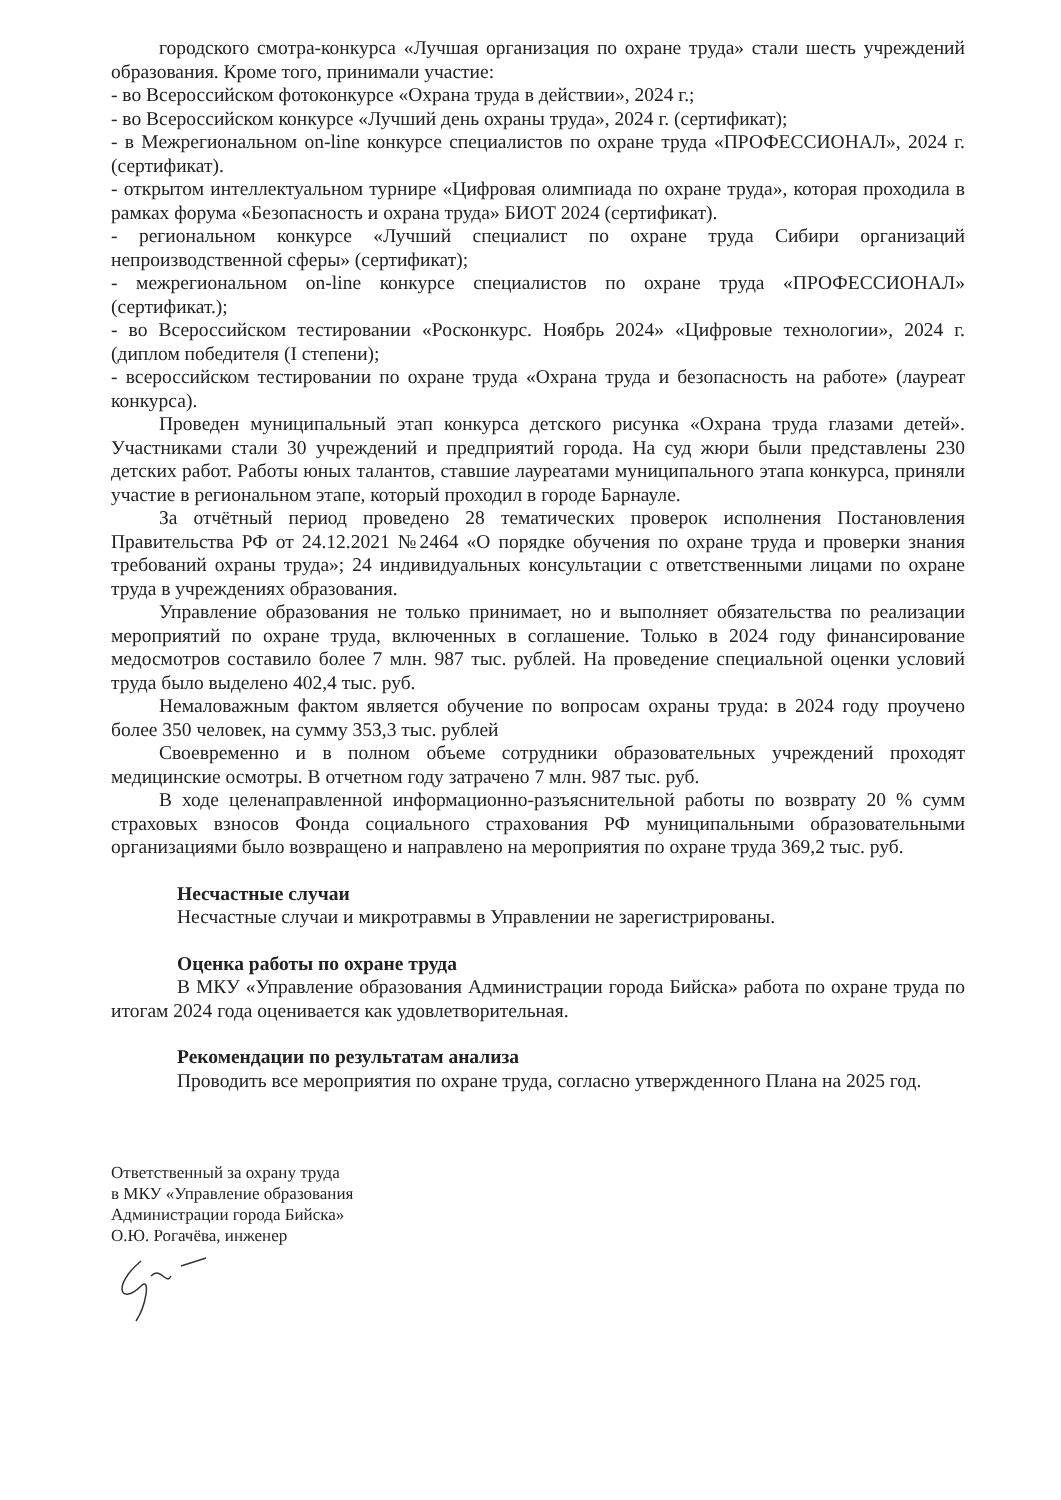городского смотра-конкурса «Лучшая организация по охране труда» стали шесть учреждений образования. Кроме того, принимали участие:
- во Всероссийском фотоконкурсе «Охрана труда в действии», 2024 г.;
- во Всероссийском конкурсе «Лучший день охраны труда», 2024 г. (сертификат);
- в Межрегиональном on-line конкурсе специалистов по охране труда «ПРОФЕССИОНАЛ», 2024 г. (сертификат).
- открытом интеллектуальном турнире «Цифровая олимпиада по охране труда», которая проходила в рамках форума «Безопасность и охрана труда» БИОТ 2024 (сертификат).
- региональном конкурсе «Лучший специалист по охране труда Сибири организаций непроизводственной сферы» (сертификат);
- межрегиональном on-line конкурсе специалистов по охране труда «ПРОФЕССИОНАЛ» (сертификат.);
- во Всероссийском тестировании «Росконкурс. Ноябрь 2024» «Цифровые технологии», 2024 г. (диплом победителя (I степени);
- всероссийском тестировании по охране труда «Охрана труда и безопасность на работе» (лауреат конкурса).
Проведен муниципальный этап конкурса детского рисунка «Охрана труда глазами детей». Участниками стали 30 учреждений и предприятий города. На суд жюри были представлены 230 детских работ. Работы юных талантов, ставшие лауреатами муниципального этапа конкурса, приняли участие в региональном этапе, который проходил в городе Барнауле.
За отчётный период проведено 28 тематических проверок исполнения Постановления Правительства РФ от 24.12.2021 №2464 «О порядке обучения по охране труда и проверки знания требований охраны труда»; 24 индивидуальных консультации с ответственными лицами по охране труда в учреждениях образования.
Управление образования не только принимает, но и выполняет обязательства по реализации мероприятий по охране труда, включенных в соглашение. Только в 2024 году финансирование медосмотров составило более 7 млн. 987 тыс. рублей. На проведение специальной оценки условий труда было выделено 402,4 тыс. руб.
Немаловажным фактом является обучение по вопросам охраны труда: в 2024 году проучено более 350 человек, на сумму 353,3 тыс. рублей
Своевременно и в полном объеме сотрудники образовательных учреждений проходят медицинские осмотры. В отчетном году затрачено 7 млн. 987 тыс. руб.
В ходе целенаправленной информационно-разъяснительной работы по возврату 20 % сумм страховых взносов Фонда социального страхования РФ муниципальными образовательными организациями было возвращено и направлено на мероприятия по охране труда 369,2 тыс. руб.
Несчастные случаи
Несчастные случаи и микротравмы в Управлении не зарегистрированы.
Оценка работы по охране труда
В МКУ «Управление образования Администрации города Бийска» работа по охране труда по итогам 2024 года оценивается как удовлетворительная.
Рекомендации по результатам анализа
Проводить все мероприятия по охране труда, согласно утвержденного Плана на 2025 год.
Ответственный за охрану труда
в МКУ «Управление образования
Администрации города Бийска»
О.Ю. Рогачёва, инженер